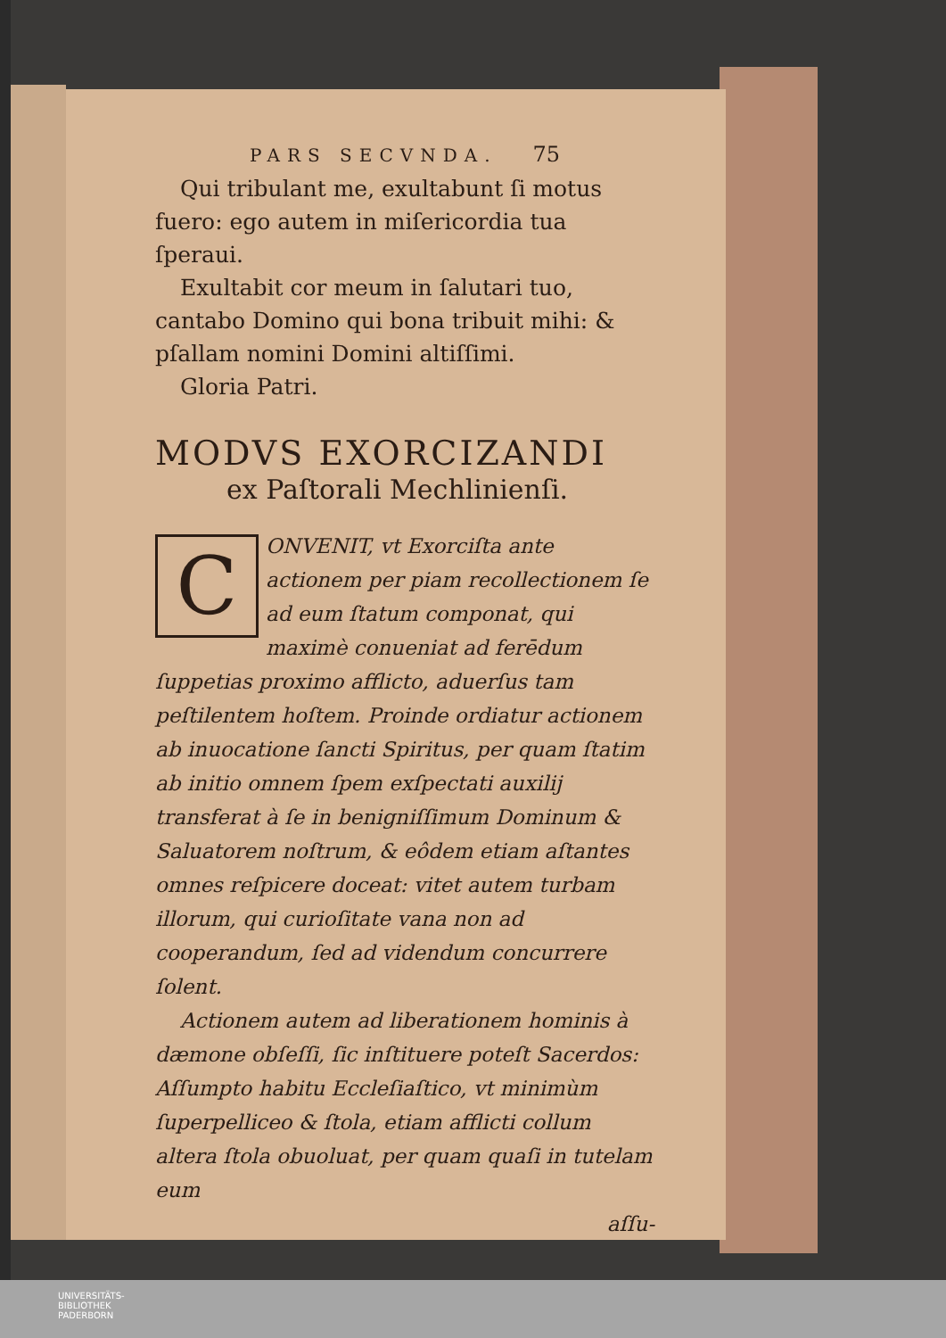PARS SECVNDA. 75
Qui tribulant me, exultabunt ſi motus fuero: ego autem in miſericordia tua ſperaui.
Exultabit cor meum in ſalutari tuo, cantabo Domino qui bona tribuit mihi: & pſallam nomini Domini altiſſimi.
Gloria Patri.
MODVS EXORCIZANDI
ex Paſtorali Mechlinienſi.
CONVENIT, vt Exorciſta ante actionem per piam recollectionem ſe ad eum ſtatum componat, qui maximè conueniat ad ferēdum ſuppetias proximo afflicto, aduerſus tam peſtilentem hoſtem. Proinde ordiatur actionem ab inuocatione ſancti Spiritus, per quam ſtatim ab initio omnem ſpem exſpectati auxilij transferat à ſe in benigniſſimum Dominum & Saluatorem noſtrum, & eôdem etiam aſtantes omnes reſpicere doceat: vitet autem turbam illorum, qui curioſitate vana non ad cooperandum, ſed ad videndum concurrere ſolent.
Actionem autem ad liberationem hominis à dæmone obſeſſi, ſic inſtituere poteſt Sacerdos: Aſſumpto habitu Eccleſiaſtico, vt minimùm ſuperpelliceo & ſtola, etiam afflicti collum altera ſtola obuoluat, per quam quaſi in tutelam eum
aſſu-
UNIVERSITÄTS-
BIBLIOTHEK
PADERBORN